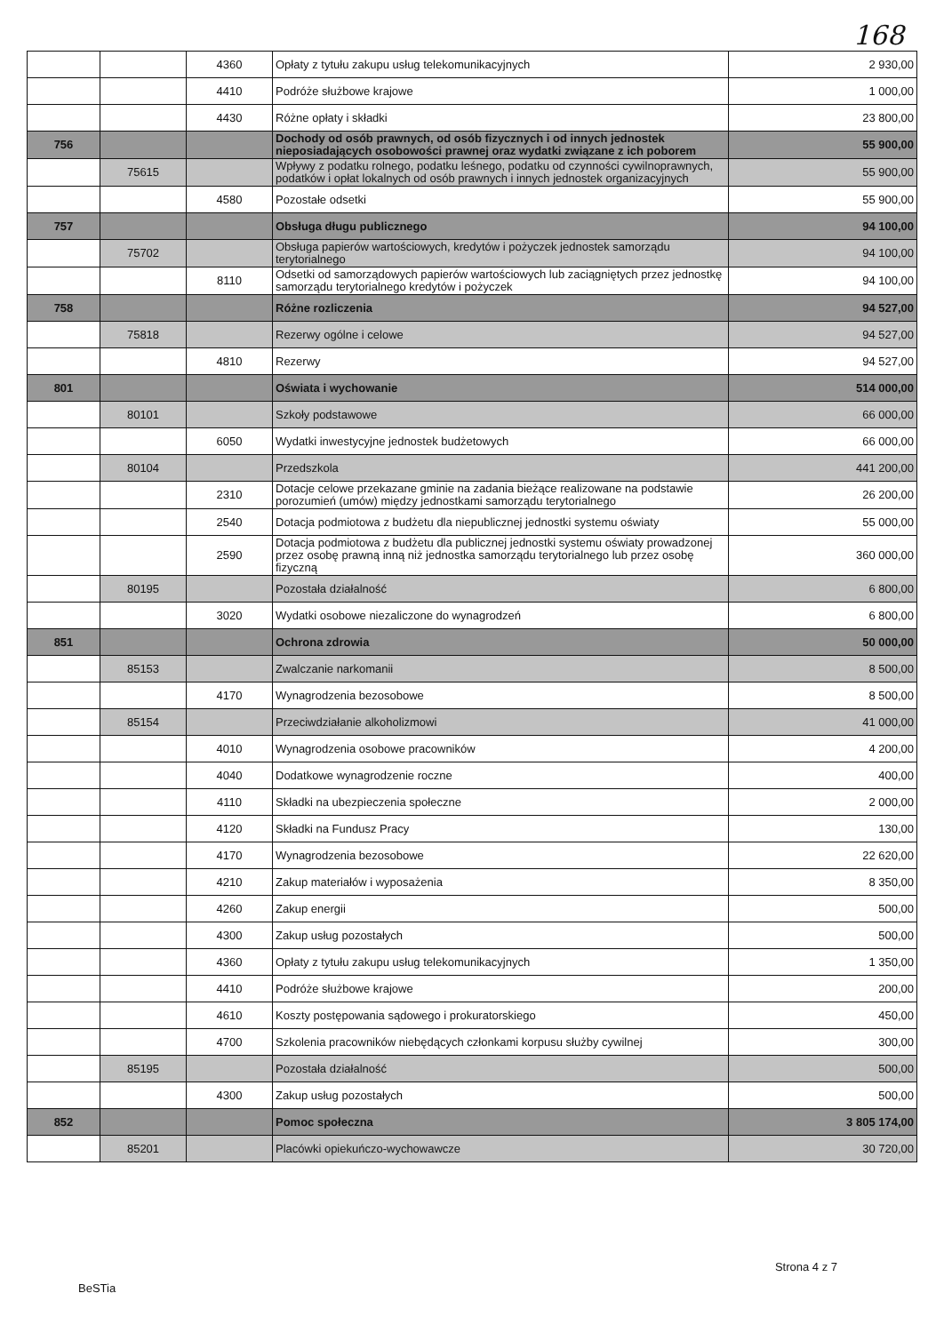168
| | | 4360 | Opłaty z tytułu zakupu usług telekomunikacyjnych | 2 930,00 |
| | | 4410 | Podróże służbowe krajowe | 1 000,00 |
| | | 4430 | Różne opłaty i składki | 23 800,00 |
| 756 | | | Dochody od osób prawnych, od osób fizycznych i od innych jednostek nieposiadających osobowości prawnej oraz wydatki związane z ich poborem | 55 900,00 |
| | 75615 | | Wpływy z podatku rolnego, podatku leśnego, podatku od czynności cywilnoprawnych, podatków i opłat lokalnych od osób prawnych i innych jednostek organizacyjnych | 55 900,00 |
| | | 4580 | Pozostałe odsetki | 55 900,00 |
| 757 | | | Obsługa długu publicznego | 94 100,00 |
| | 75702 | | Obsługa papierów wartościowych, kredytów i pożyczek jednostek samorządu terytorialnego | 94 100,00 |
| | | 8110 | Odsetki od samorządowych papierów wartościowych lub zaciągniętych przez jednostkę samorządu terytorialnego kredytów i pożyczek | 94 100,00 |
| 758 | | | Różne rozliczenia | 94 527,00 |
| | 75818 | | Rezerwy ogólne i celowe | 94 527,00 |
| | | 4810 | Rezerwy | 94 527,00 |
| 801 | | | Oświata i wychowanie | 514 000,00 |
| | 80101 | | Szkoły podstawowe | 66 000,00 |
| | | 6050 | Wydatki inwestycyjne jednostek budżetowych | 66 000,00 |
| | 80104 | | Przedszkola | 441 200,00 |
| | | 2310 | Dotacje celowe przekazane gminie na zadania bieżące realizowane na podstawie porozumień (umów) między jednostkami samorządu terytorialnego | 26 200,00 |
| | | 2540 | Dotacja podmiotowa z budżetu dla niepublicznej jednostki systemu oświaty | 55 000,00 |
| | | 2590 | Dotacja podmiotowa z budżetu dla publicznej jednostki systemu oświaty prowadzonej przez osobę prawną inną niż jednostka samorządu terytorialnego lub przez osobę fizyczną | 360 000,00 |
| | 80195 | | Pozostała działalność | 6 800,00 |
| | | 3020 | Wydatki osobowe niezaliczone do wynagrodzeń | 6 800,00 |
| 851 | | | Ochrona zdrowia | 50 000,00 |
| | 85153 | | Zwalczanie narkomanii | 8 500,00 |
| | | 4170 | Wynagrodzenia bezosobowe | 8 500,00 |
| | 85154 | | Przeciwdziałanie alkoholizmowi | 41 000,00 |
| | | 4010 | Wynagrodzenia osobowe pracowników | 4 200,00 |
| | | 4040 | Dodatkowe wynagrodzenie roczne | 400,00 |
| | | 4110 | Składki na ubezpieczenia społeczne | 2 000,00 |
| | | 4120 | Składki na Fundusz Pracy | 130,00 |
| | | 4170 | Wynagrodzenia bezosobowe | 22 620,00 |
| | | 4210 | Zakup materiałów i wyposażenia | 8 350,00 |
| | | 4260 | Zakup energii | 500,00 |
| | | 4300 | Zakup usług pozostałych | 500,00 |
| | | 4360 | Opłaty z tytułu zakupu usług telekomunikacyjnych | 1 350,00 |
| | | 4410 | Podróże służbowe krajowe | 200,00 |
| | | 4610 | Koszty postępowania sądowego i prokuratorskiego | 450,00 |
| | | 4700 | Szkolenia pracowników niebędących członkami korpusu służby cywilnej | 300,00 |
| | 85195 | | Pozostała działalność | 500,00 |
| | | 4300 | Zakup usług pozostałych | 500,00 |
| 852 | | | Pomoc społeczna | 3 805 174,00 |
| | 85201 | | Placówki opiekuńczo-wychowawcze | 30 720,00 |
Strona 4 z 7
BeSTia